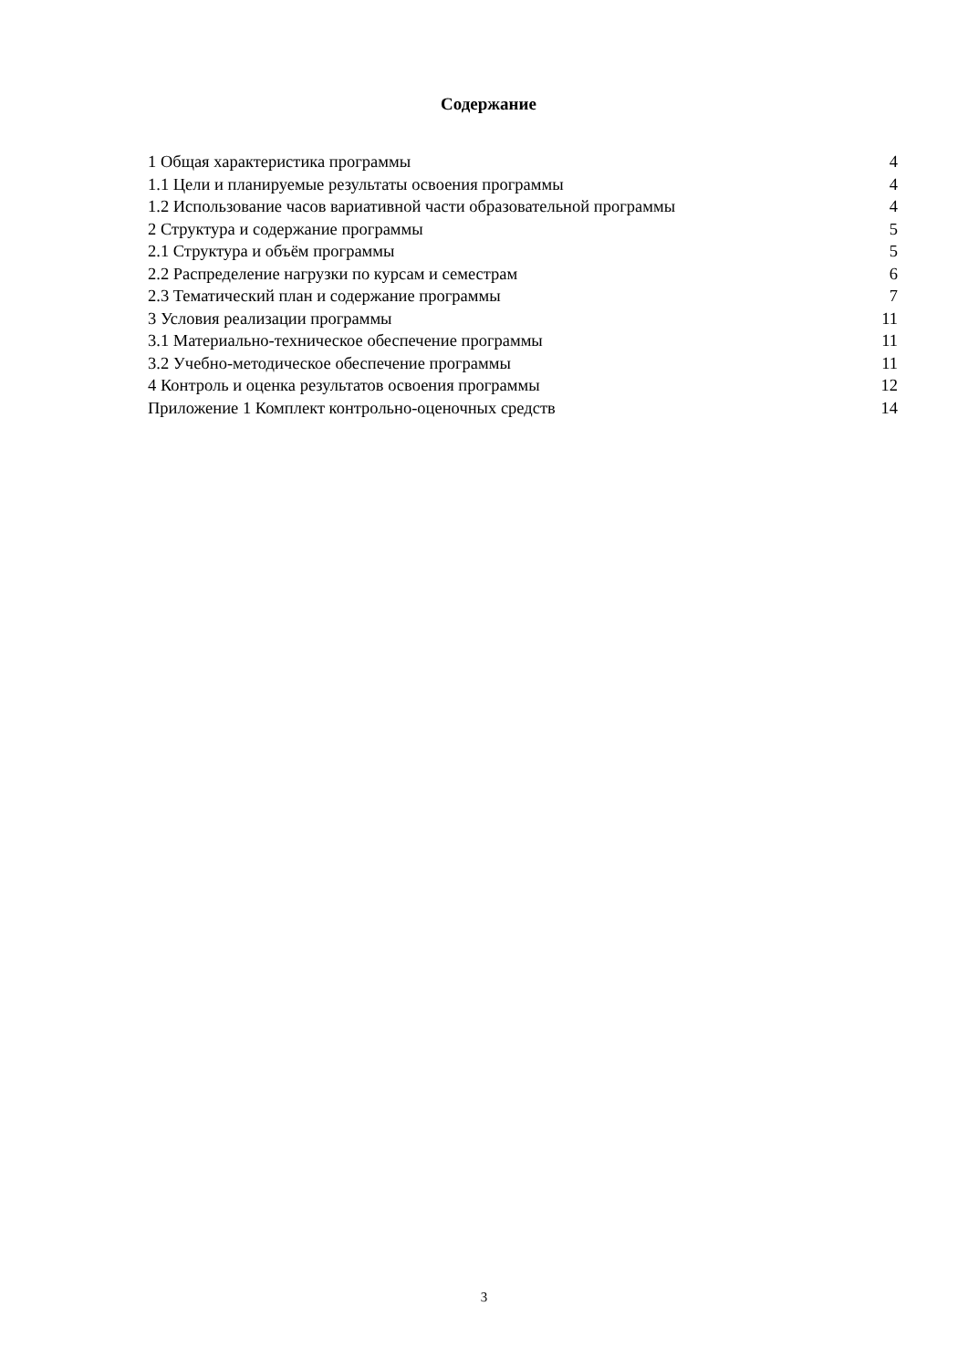Содержание
1 Общая характеристика программы 4
1.1 Цели и планируемые результаты освоения программы 4
1.2 Использование часов вариативной части образовательной программы 4
2 Структура и содержание программы 5
2.1 Структура и объём программы 5
2.2 Распределение нагрузки по курсам и семестрам 6
2.3 Тематический план и содержание программы 7
3 Условия реализации программы 11
3.1 Материально-техническое обеспечение программы 11
3.2 Учебно-методическое обеспечение программы 11
4 Контроль и оценка результатов освоения программы 12
Приложение 1 Комплект контрольно-оценочных средств 14
3